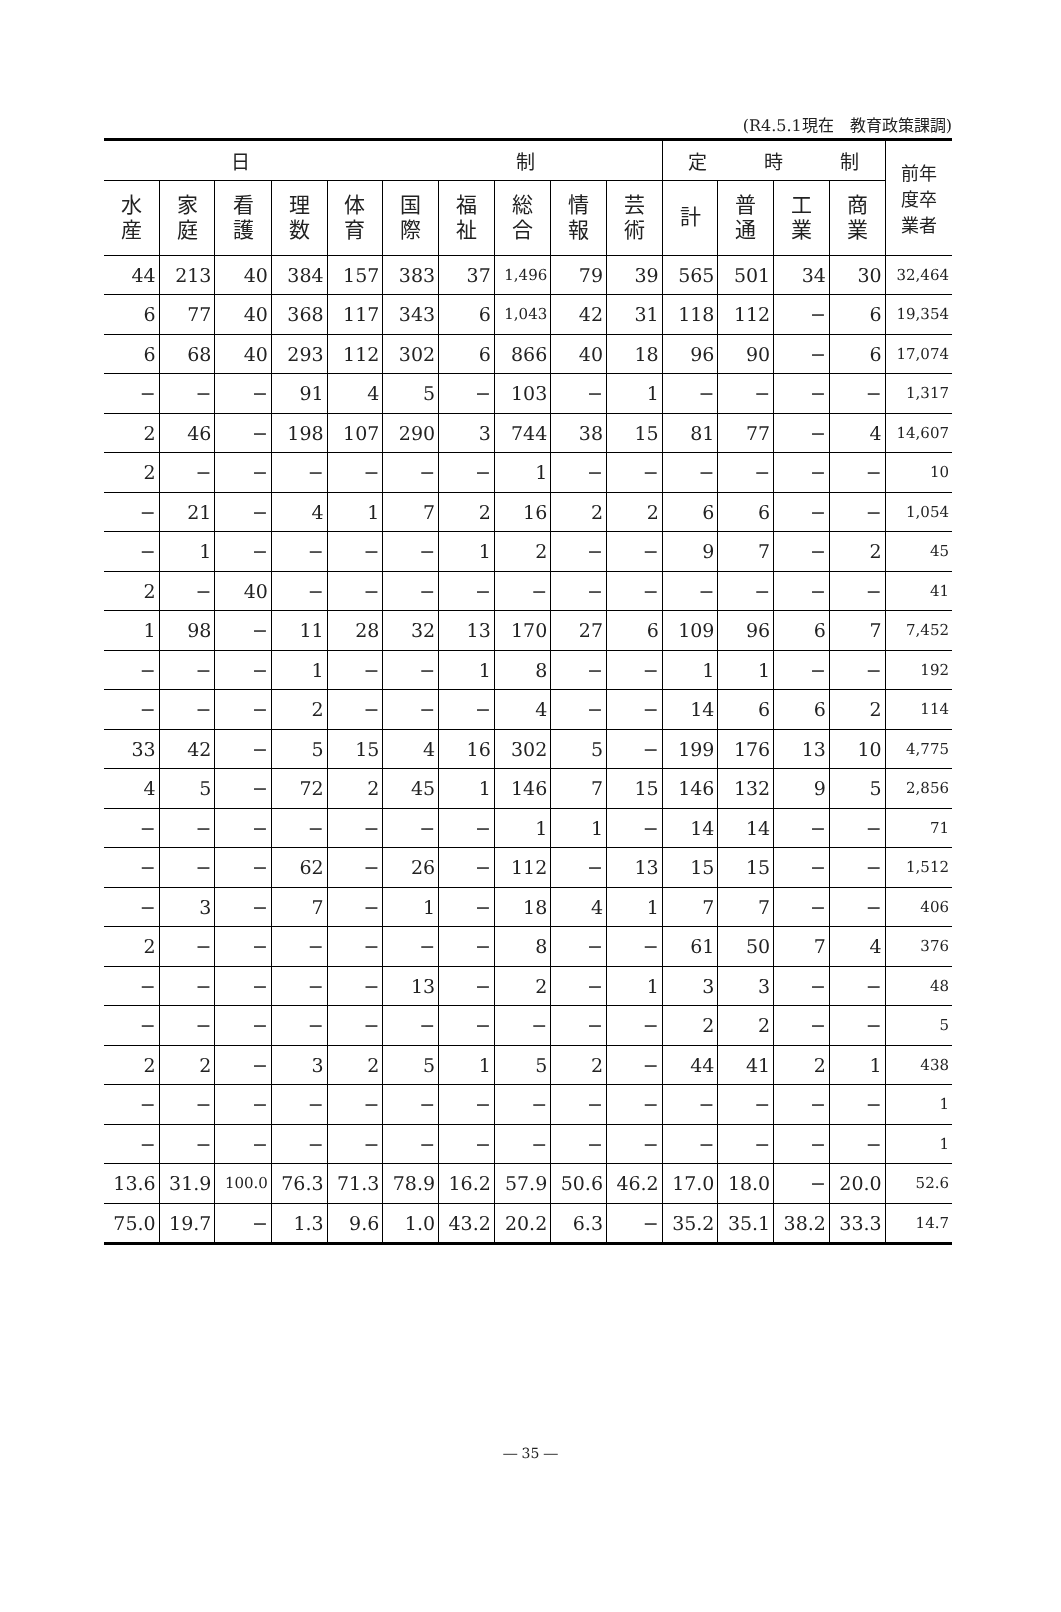(R4.5.1現在　教育政策課調)
| 日 制 | | | | | | | | | | 定 時 制 | | | | 前年 度卒 業者 |
| --- | --- | --- | --- | --- | --- | --- | --- | --- | --- | --- | --- | --- | --- | --- |
| 水 産 | 家 庭 | 看 護 | 理 数 | 体 育 | 国 際 | 福 祉 | 総 合 | 情 報 | 芸 術 | 計 | 普 通 | 工 業 | 商 業 | |
| 44 | 213 | 40 | 384 | 157 | 383 | 37 | 1,496 | 79 | 39 | 565 | 501 | 34 | 30 | 32,464 |
| 6 | 77 | 40 | 368 | 117 | 343 | 6 | 1,043 | 42 | 31 | 118 | 112 | − | 6 | 19,354 |
| 6 | 68 | 40 | 293 | 112 | 302 | 6 | 866 | 40 | 18 | 96 | 90 | − | 6 | 17,074 |
| − | − | − | 91 | 4 | 5 | − | 103 | − | 1 | − | − | − | − | 1,317 |
| 2 | 46 | − | 198 | 107 | 290 | 3 | 744 | 38 | 15 | 81 | 77 | − | 4 | 14,607 |
| 2 | − | − | − | − | − | − | 1 | − | − | − | − | − | − | 10 |
| − | 21 | − | 4 | 1 | 7 | 2 | 16 | 2 | 2 | 6 | 6 | − | − | 1,054 |
| − | 1 | − | − | − | − | 1 | 2 | − | − | 9 | 7 | − | 2 | 45 |
| 2 | − | 40 | − | − | − | − | − | − | − | − | − | − | − | 41 |
| 1 | 98 | − | 11 | 28 | 32 | 13 | 170 | 27 | 6 | 109 | 96 | 6 | 7 | 7,452 |
| − | − | − | 1 | − | − | 1 | 8 | − | − | 1 | 1 | − | − | 192 |
| − | − | − | 2 | − | − | − | 4 | − | − | 14 | 6 | 6 | 2 | 114 |
| 33 | 42 | − | 5 | 15 | 4 | 16 | 302 | 5 | − | 199 | 176 | 13 | 10 | 4,775 |
| 4 | 5 | − | 72 | 2 | 45 | 1 | 146 | 7 | 15 | 146 | 132 | 9 | 5 | 2,856 |
| − | − | − | − | − | − | − | 1 | 1 | − | 14 | 14 | − | − | 71 |
| − | − | − | 62 | − | 26 | − | 112 | − | 13 | 15 | 15 | − | − | 1,512 |
| − | 3 | − | 7 | − | 1 | − | 18 | 4 | 1 | 7 | 7 | − | − | 406 |
| 2 | − | − | − | − | − | − | 8 | − | − | 61 | 50 | 7 | 4 | 376 |
| − | − | − | − | − | 13 | − | 2 | − | 1 | 3 | 3 | − | − | 48 |
| − | − | − | − | − | − | − | − | − | − | 2 | 2 | − | − | 5 |
| 2 | 2 | − | 3 | 2 | 5 | 1 | 5 | 2 | − | 44 | 41 | 2 | 1 | 438 |
| − | − | − | − | − | − | − | − | − | − | − | − | − | − | 1 |
| − | − | − | − | − | − | − | − | − | − | − | − | − | − | 1 |
| 13.6 | 31.9 | 100.0 | 76.3 | 71.3 | 78.9 | 16.2 | 57.9 | 50.6 | 46.2 | 17.0 | 18.0 | − | 20.0 | 52.6 |
| 75.0 | 19.7 | − | 1.3 | 9.6 | 1.0 | 43.2 | 20.2 | 6.3 | − | 35.2 | 35.1 | 38.2 | 33.3 | 14.7 |
― 35 ―